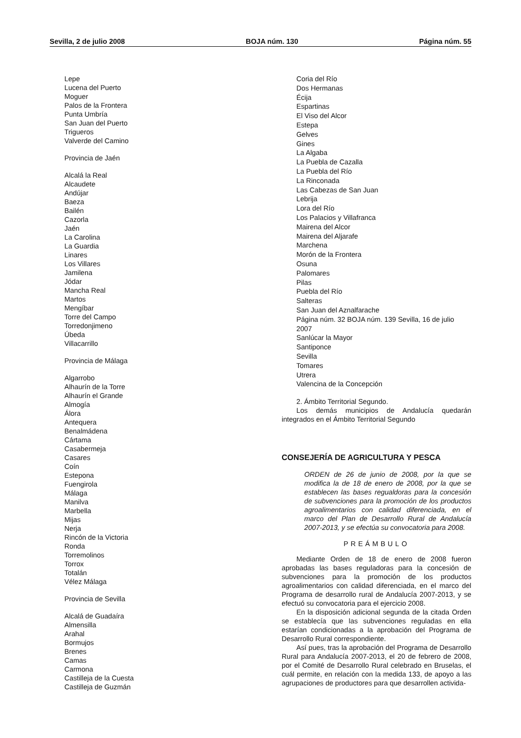Sevilla, 2 de julio 2008 BOJA núm. 130 Página núm. 55
Lepe
Lucena del Puerto
Moguer
Palos de la Frontera
Punta Umbría
San Juan del Puerto
Trigueros
Valverde del Camino
Provincia de Jaén
Alcalá la Real
Alcaudete
Andújar
Baeza
Bailén
Cazorla
Jaén
La Carolina
La Guardia
Linares
Los Villares
Jamilena
Jódar
Mancha Real
Martos
Mengíbar
Torre del Campo
Torredonjimeno
Úbeda
Villacarrillo
Provincia de Málaga
Algarrobo
Alhaurín de la Torre
Alhaurín el Grande
Almogía
Álora
Antequera
Benalmádena
Cártama
Casabermeja
Casares
Coín
Estepona
Fuengirola
Málaga
Manilva
Marbella
Mijas
Nerja
Rincón de la Victoria
Ronda
Torremolinos
Torrox
Totalán
Vélez Málaga
Provincia de Sevilla
Alcalá de Guadaíra
Almensilla
Arahal
Bormujos
Brenes
Camas
Carmona
Castilleja de la Cuesta
Castilleja de Guzmán
Coria del Río
Dos Hermanas
Écija
Espartinas
El Viso del Alcor
Estepa
Gelves
Gines
La Algaba
La Puebla de Cazalla
La Puebla del Río
La Rinconada
Las Cabezas de San Juan
Lebrija
Lora del Río
Los Palacios y Villafranca
Mairena del Alcor
Mairena del Aljarafe
Marchena
Morón de la Frontera
Osuna
Palomares
Pilas
Puebla del Río
Salteras
San Juan del Aznalfarache
Página núm. 32 BOJA núm. 139 Sevilla, 16 de julio 2007
Sanlúcar la Mayor
Santiponce
Sevilla
Tomares
Utrera
Valencina de la Concepción
2. Ámbito Territorial Segundo.
Los demás municipios de Andalucía quedarán integrados en el Ámbito Territorial Segundo
CONSEJERÍA DE AGRICULTURA Y PESCA
ORDEN de 26 de junio de 2008, por la que se modifica la de 18 de enero de 2008, por la que se establecen las bases regualdoras para la concesión de subvenciones para la promoción de los productos agroalimentarios con calidad diferenciada, en el marco del Plan de Desarrollo Rural de Andalucía 2007-2013, y se efectúa su convocatoria para 2008.
PREÁMBULO
Mediante Orden de 18 de enero de 2008 fueron aprobadas las bases reguladoras para la concesión de subvenciones para la promoción de los productos agroalimentarios con calidad diferenciada, en el marco del Programa de desarrollo rural de Andalucía 2007-2013, y se efectuó su convocatoria para el ejercicio 2008.
En la disposición adicional segunda de la citada Orden se establecía que las subvenciones reguladas en ella estarían condicionadas a la aprobación del Programa de Desarrollo Rural correspondiente.
Así pues, tras la aprobación del Programa de Desarrollo Rural para Andalucía 2007-2013, el 20 de febrero de 2008, por el Comité de Desarrollo Rural celebrado en Bruselas, el cuál permite, en relación con la medida 133, de apoyo a las agrupaciones de productores para que desarrollen activida-